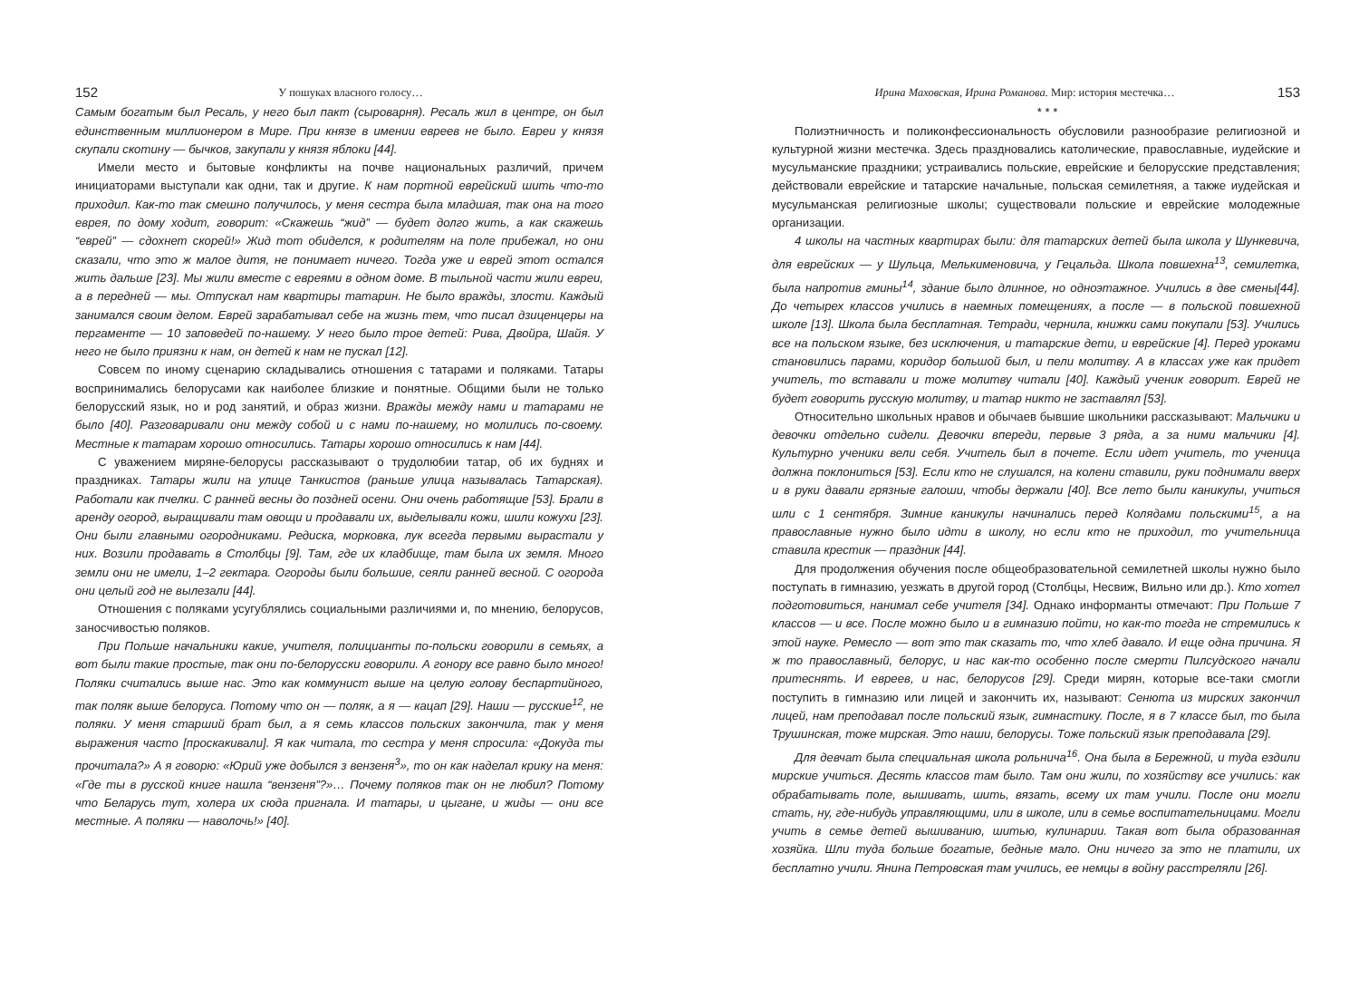152 У пошуках власного голосу…
Самым богатым был Ресаль, у него был пакт (сыроварня). Ресаль жил в центре, он был единственным миллионером в Мире. При князе в имении евреев не было. Евреи у князя скупали скотину — бычков, закупали у князя яблоки [44].
Имели место и бытовые конфликты на почве национальных различий, причем инициаторами выступали как одни, так и другие. К нам портной еврейский шить что-то приходил. Как-то так смешно получилось, у меня сестра была младшая, так она на того еврея, по дому ходит, говорит: «Скажешь “жид” — будет долго жить, а как скажешь “еврей” — сдохнет скорей!» Жид тот обиделся, к родителям на поле прибежал, но они сказали, что это ж малое дитя, не понимает ничего. Тогда уже и еврей этот остался жить дальше [23]. Мы жили вместе с евреями в одном доме. В тыльной части жили евреи, а в передней — мы. Отпускал нам квартиры татарин. Не было вражды, злости. Каждый занимался своим делом. Еврей зарабатывал себе на жизнь тем, что писал дзиценцеры на пергаменте — 10 заповедей по-нашему. У него было трое детей: Рива, Двойра, Шайя. У него не было приязни к нам, он детей к нам не пускал [12].
Совсем по иному сценарию складывались отношения с татарами и поляками. Татары воспринимались белорусами как наиболее близкие и понятные. Общими были не только белорусский язык, но и род занятий, и образ жизни. Вражды между нами и татарами не было [40]. Разговаривали они между собой и с нами по-нашему, но молились по-своему. Местные к татарам хорошо относились. Татары хорошо относились к нам [44].
С уважением миряне-белорусы рассказывают о трудолюбии татар, об их буднях и праздниках. Татары жили на улице Танкистов (раньше улица называлась Татарская). Работали как пчелки. С ранней весны до поздней осени. Они очень работящие [53]. Брали в аренду огород, выращивали там овощи и продавали их, выделывали кожи, шили кожухи [23]. Они были главными огородниками. Редиска, морковка, лук всегда первыми вырастали у них. Возили продавать в Столбцы [9]. Там, где их кладбище, там была их земля. Много земли они не имели, 1–2 гектара. Огороды были большие, сеяли ранней весной. С огорода они целый год не вылезали [44].
Отношения с поляками усугублялись социальными различиями и, по мнению, белорусов, заносчивостью поляков.
При Польше начальники какие, учителя, полицианты по-польски говорили в семьях, а вот были такие простые, так они по-белорусски говорили. А гонору все равно было много! Поляки считались выше нас. Это как коммунист выше на целую голову беспартийного, так поляк выше белоруса. Потому что он — поляк, а я — кацап [29]. Наши — русские<sup>12</sup>, не поляки. У меня старший брат был, а я семь классов польских закончила, так у меня выражения часто [проскакивали]. Я как читала, то сестра у меня спросила: «Докуда ты прочитала?» А я говорю: «Юрий уже добылся з вензеня<sup>3</sup>», то он как наделал крику на меня: «Где ты в русской книге нашла “вензеня”?»… Почему поляков так он не любил? Потому что Беларусь тут, холера их сюда пригнала. И татары, и цыгане, и жиды — они все местные. А поляки — наволочь!» [40].
Ирина Маховская, Ирина Романова. Мир: история местечка… 153
* * *
Полиэтничность и поликонфессиональность обусловили разнообразие религиозной и культурной жизни местечка. Здесь праздновались католические, православные, иудейские и мусульманские праздники; устраивались польские, еврейские и белорусские представления; действовали еврейские и татарские начальные, польская семилетняя, а также иудейская и мусульманская религиозные школы; существовали польские и еврейские молодежные организации.
4 школы на частных квартирах были: для татарских детей была школа у Шункевича, для еврейских — у Шульца, Мелькименовича, у Гецальда. Школа повшехна<sup>13</sup>, семилетка, была напротив гмины<sup>14</sup>, здание было длинное, но одноэтажное. Учились в две смены[44]. До четырех классов учились в наемных помещениях, а после — в польской повшехной школе [13]. Школа была бесплатная. Тетради, чернила, книжки сами покупали [53]. Учились все на польском языке, без исключения, и татарские дети, и еврейские [4]. Перед уроками становились парами, коридор большой был, и пели молитву. А в классах уже как придет учитель, то вставали и тоже молитву читали [40]. Каждый ученик говорит. Еврей не будет говорить русскую молитву, и татар никто не заставлял [53].
Относительно школьных нравов и обычаев бывшие школьники рассказывают: Мальчики и девочки отдельно сидели. Девочки впереди, первые 3 ряда, а за ними мальчики [4]. Культурно ученики вели себя. Учитель был в почете. Если идет учитель, то ученица должна поклониться [53]. Если кто не слушался, на колени ставили, руки поднимали вверх и в руки давали грязные галоши, чтобы держали [40]. Все лето были каникулы, учиться шли с 1 сентября. Зимние каникулы начинались перед Колядами польскими<sup>15</sup>, а на православные нужно было идти в школу, но если кто не приходил, то учительница ставила крестик — праздник [44].
Для продолжения обучения после общеобразовательной семилетней школы нужно было поступать в гимназию, уезжать в другой город (Столбцы, Несвиж, Вильно или др.). Кто хотел подготовиться, нанимал себе учителя [34]. Однако информанты отмечают: При Польше 7 классов — и все. После можно было и в гимназию пойти, но как-то тогда не стремились к этой науке. Ремесло — вот это так сказать то, что хлеб давало. И еще одна причина. Я ж то православный, белорус, и нас как-то особенно после смерти Пилсудского начали притеснять. И евреев, и нас, белорусов [29]. Среди мирян, которые все-таки смогли поступить в гимназию или лицей и закончить их, называют: Сенюта из мирских закончил лицей, нам преподавал после польский язык, гимнастику. После, я в 7 классе был, то была Трушинская, тоже мирская. Это наши, белорусы. Тоже польский язык преподавала [29].
Для девчат была специальная школа рольнича<sup>16</sup>. Она была в Бережной, и туда ездили мирские учиться. Десять классов там было. Там они жили, по хозяйству все учились: как обрабатывать поле, вышивать, шить, вязать, всему их там учили. После они могли стать, ну, где-нибудь управляющими, или в школе, или в семье воспитательницами. Могли учить в семье детей вышиванию, шитью, кулинарии. Такая вот была образованная хозяйка. Шли туда больше богатые, бедные мало. Они ничего за это не платили, их бесплатно учили. Янина Петровская там учились, ее немцы в войну расстреляли [26].